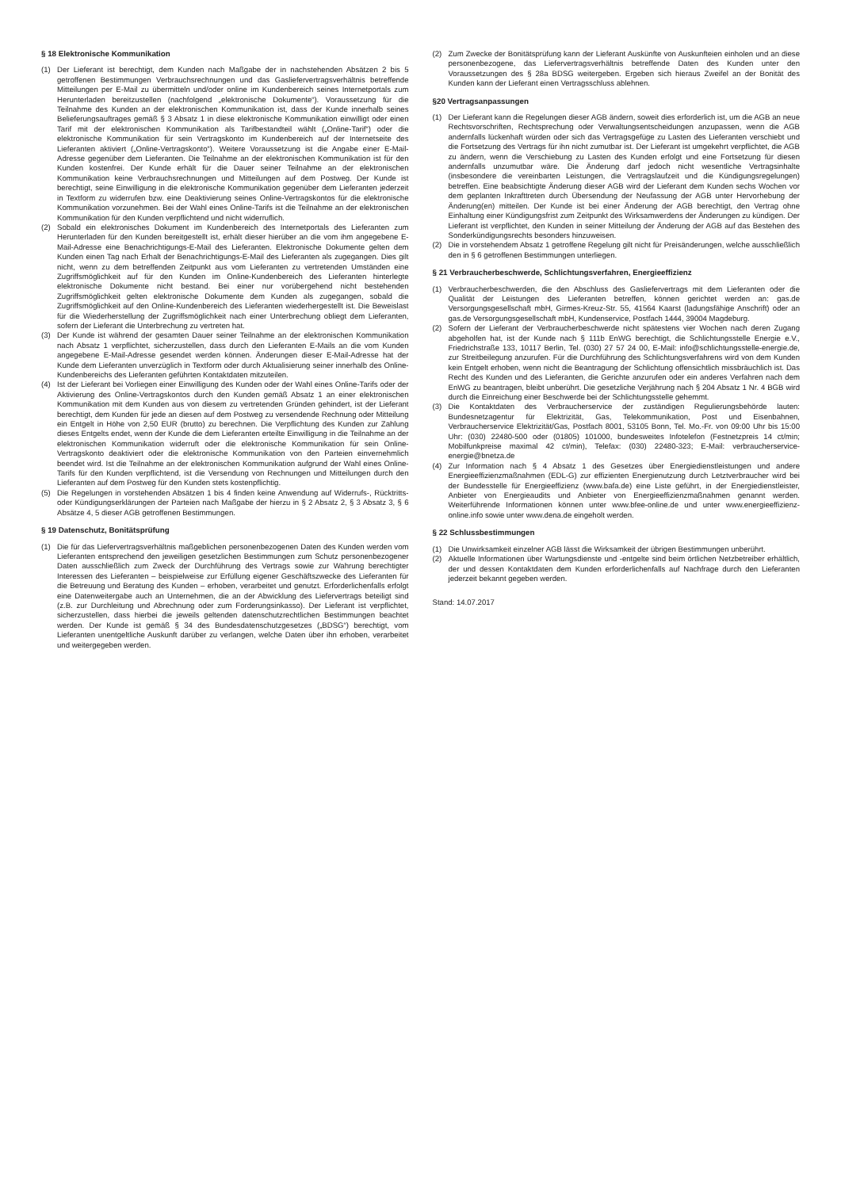§ 18 Elektronische Kommunikation
(1) Der Lieferant ist berechtigt, dem Kunden nach Maßgabe der in nachstehenden Absätzen 2 bis 5 getroffenen Bestimmungen Verbrauchsrechnungen und das Gasliefervertragsverhältnis betreffende Mitteilungen per E-Mail zu übermitteln und/oder online im Kundenbereich seines Internetportals zum Herunterladen bereitzustellen (nachfolgend „elektronische Dokumente“). Voraussetzung für die Teilnahme des Kunden an der elektronischen Kommunikation ist, dass der Kunde innerhalb seines Belieferungsauftrages gemäß § 3 Absatz 1 in diese elektronische Kommunikation einwilligt oder einen Tarif mit der elektronischen Kommunikation als Tarifbestandteil wählt („Online-Tarif“) oder die elektronische Kommunikation für sein Vertragskonto im Kundenbereich auf der Internetseite des Lieferanten aktiviert („Online-Vertragskonto“). Weitere Voraussetzung ist die Angabe einer E-Mail-Adresse gegenüber dem Lieferanten. Die Teilnahme an der elektronischen Kommunikation ist für den Kunden kostenfrei. Der Kunde erhält für die Dauer seiner Teilnahme an der elektronischen Kommunikation keine Verbrauchsrechnungen und Mitteilungen auf dem Postweg. Der Kunde ist berechtigt, seine Einwilligung in die elektronische Kommunikation gegenüber dem Lieferanten jederzeit in Textform zu widerrufen bzw. eine Deaktivierung seines Online-Vertragskontos für die elektronische Kommunikation vorzunehmen. Bei der Wahl eines Online-Tarifs ist die Teilnahme an der elektronischen Kommunikation für den Kunden verpflichtend und nicht widerruflich.
(2) Sobald ein elektronisches Dokument im Kundenbereich des Internetportals des Lieferanten zum Herunterladen für den Kunden bereitgestellt ist, erhält dieser hierüber an die vom ihm angegebene E-Mail-Adresse eine Benachrichtigungs-E-Mail des Lieferanten. Elektronische Dokumente gelten dem Kunden einen Tag nach Erhalt der Benachrichtigungs-E-Mail des Lieferanten als zugegangen. Dies gilt nicht, wenn zu dem betreffenden Zeitpunkt aus vom Lieferanten zu vertretenden Umständen eine Zugriffsmöglichkeit auf für den Kunden im Online-Kundenbereich des Lieferanten hinterlegte elektronische Dokumente nicht bestand. Bei einer nur vorübergehend nicht bestehenden Zugriffsmöglichkeit gelten elektronische Dokumente dem Kunden als zugegangen, sobald die Zugriffsmöglichkeit auf den Online-Kundenbereich des Lieferanten wiederhergestellt ist. Die Beweislast für die Wiederherstellung der Zugriffsmöglichkeit nach einer Unterbrechung obliegt dem Lieferanten, sofern der Lieferant die Unterbrechung zu vertreten hat.
(3) Der Kunde ist während der gesamten Dauer seiner Teilnahme an der elektronischen Kommunikation nach Absatz 1 verpflichtet, sicherzustellen, dass durch den Lieferanten E-Mails an die vom Kunden angegebene E-Mail-Adresse gesendet werden können. Änderungen dieser E-Mail-Adresse hat der Kunde dem Lieferanten unverzüglich in Textform oder durch Aktualisierung seiner innerhalb des Online-Kundenbereichs des Lieferanten geführten Kontaktdaten mitzuteilen.
(4) Ist der Lieferant bei Vorliegen einer Einwilligung des Kunden oder der Wahl eines Online-Tarifs oder der Aktivierung des Online-Vertragskontos durch den Kunden gemäß Absatz 1 an einer elektronischen Kommunikation mit dem Kunden aus von diesem zu vertretenden Gründen gehindert, ist der Lieferant berechtigt, dem Kunden für jede an diesen auf dem Postweg zu versendende Rechnung oder Mitteilung ein Entgelt in Höhe von 2,50 EUR (brutto) zu berechnen. Die Verpflichtung des Kunden zur Zahlung dieses Entgelts endet, wenn der Kunde die dem Lieferanten erteilte Einwilligung in die Teilnahme an der elektronischen Kommunikation widerruft oder die elektronische Kommunikation für sein Online-Vertragskonto deaktiviert oder die elektronische Kommunikation von den Parteien einvernehmlich beendet wird. Ist die Teilnahme an der elektronischen Kommunikation aufgrund der Wahl eines Online-Tarifs für den Kunden verpflichtend, ist die Versendung von Rechnungen und Mitteilungen durch den Lieferanten auf dem Postweg für den Kunden stets kostenpflichtig.
(5) Die Regelungen in vorstehenden Absätzen 1 bis 4 finden keine Anwendung auf Widerrufs-, Rücktritts- oder Kündigungserklärungen der Parteien nach Maßgabe der hierzu in § 2 Absatz 2, § 3 Absatz 3, § 6 Absätze 4, 5 dieser AGB getroffenen Bestimmungen.
§ 19 Datenschutz, Bonitätsprüfung
(1) Die für das Liefervertragsverhältnis maßgeblichen personenbezogenen Daten des Kunden werden vom Lieferanten entsprechend den jeweiligen gesetzlichen Bestimmungen zum Schutz personenbezogener Daten ausschließlich zum Zweck der Durchführung des Vertrags sowie zur Wahrung berechtigter Interessen des Lieferanten – beispielweise zur Erfüllung eigener Geschäftszwecke des Lieferanten für die Betreuung und Beratung des Kunden – erhoben, verarbeitet und genutzt. Erforderlichenfalls erfolgt eine Datenweitergabe auch an Unternehmen, die an der Abwicklung des Liefervertrags beteiligt sind (z.B. zur Durchleitung und Abrechnung oder zum Forderungsinkasso). Der Lieferant ist verpflichtet, sicherzustellen, dass hierbei die jeweils geltenden datenschutzrechtlichen Bestimmungen beachtet werden. Der Kunde ist gemäß § 34 des Bundesdatenschutzgesetzes („BDSG“) berechtigt, vom Lieferanten unentgeltliche Auskunft darüber zu verlangen, welche Daten über ihn erhoben, verarbeitet und weitergegeben werden.
(2) Zum Zwecke der Bonitätsprüfung kann der Lieferant Auskünfte von Auskunfteien einholen und an diese personenbezogene, das Liefervertragsverhältnis betreffende Daten des Kunden unter den Voraussetzungen des § 28a BDSG weitergeben. Ergeben sich hieraus Zweifel an der Bonität des Kunden kann der Lieferant einen Vertragsschluss ablehnen.
§20 Vertragsanpassungen
(1) Der Lieferant kann die Regelungen dieser AGB ändern, soweit dies erforderlich ist, um die AGB an neue Rechtsvorschriften, Rechtsprechung oder Verwaltungsentscheidungen anzupassen, wenn die AGB andernfalls lückenhaft würden oder sich das Vertragsgefüge zu Lasten des Lieferanten verschiebt und die Fortsetzung des Vertrags für ihn nicht zumutbar ist. Der Lieferant ist umgekehrt verpflichtet, die AGB zu ändern, wenn die Verschiebung zu Lasten des Kunden erfolgt und eine Fortsetzung für diesen andernfalls unzumutbar wäre. Die Änderung darf jedoch nicht wesentliche Vertragsinhalte (insbesondere die vereinbarten Leistungen, die Vertragslaufzeit und die Kündigungsregelungen) betreffen. Eine beabsichtigte Änderung dieser AGB wird der Lieferant dem Kunden sechs Wochen vor dem geplanten Inkrafttreten durch Übersendung der Neufassung der AGB unter Hervorhebung der Änderung(en) mitteilen. Der Kunde ist bei einer Änderung der AGB berechtigt, den Vertrag ohne Einhaltung einer Kündigungsfrist zum Zeitpunkt des Wirksamwerdens der Änderungen zu kündigen. Der Lieferant ist verpflichtet, den Kunden in seiner Mitteilung der Änderung der AGB auf das Bestehen des Sonderkündigungsrechts besonders hinzuweisen.
(2) Die in vorstehendem Absatz 1 getroffene Regelung gilt nicht für Preisänderungen, welche ausschließlich den in § 6 getroffenen Bestimmungen unterliegen.
§ 21 Verbraucherbeschwerde, Schlichtungsverfahren, Energieeffizienz
(1) Verbraucherbeschwerden, die den Abschluss des Gasliefervertrags mit dem Lieferanten oder die Qualität der Leistungen des Lieferanten betreffen, können gerichtet werden an: gas.de Versorgungsgesellschaft mbH, Girmes-Kreuz-Str. 55, 41564 Kaarst (ladungsfähige Anschrift) oder an gas.de Versorgungsgesellschaft mbH, Kundenservice, Postfach 1444, 39004 Magdeburg.
(2) Sofern der Lieferant der Verbraucherbeschwerde nicht spätestens vier Wochen nach deren Zugang abgeholfen hat, ist der Kunde nach § 111b EnWG berechtigt, die Schlichtungsstelle Energie e.V., Friedrichstraße 133, 10117 Berlin, Tel. (030) 27 57 24 00, E-Mail: info@schlichtungsstelle-energie.de, zur Streitbeilegung anzurufen. Für die Durchführung des Schlichtungsverfahrens wird von dem Kunden kein Entgelt erhoben, wenn nicht die Beantragung der Schlichtung offensichtlich missbräuchlich ist. Das Recht des Kunden und des Lieferanten, die Gerichte anzurufen oder ein anderes Verfahren nach dem EnWG zu beantragen, bleibt unberührt. Die gesetzliche Verjährung nach § 204 Absatz 1 Nr. 4 BGB wird durch die Einreichung einer Beschwerde bei der Schlichtungsstelle gehemmt.
(3) Die Kontaktdaten des Verbraucherservice der zuständigen Regulierungsbehörde lauten: Bundesnetzagentur für Elektrizität, Gas, Telekommunikation, Post und Eisenbahnen, Verbraucherservice Elektrizität/Gas, Postfach 8001, 53105 Bonn, Tel. Mo.-Fr. von 09:00 Uhr bis 15:00 Uhr: (030) 22480-500 oder (01805) 101000, bundesweites Infotelefon (Festnetzpreis 14 ct/min; Mobilfunkpreise maximal 42 ct/min), Telefax: (030) 22480-323; E-Mail: verbraucherservice-energie@bnetza.de
(4) Zur Information nach § 4 Absatz 1 des Gesetzes über Energiedienstleistungen und andere Energieeffizienzmaßnahmen (EDL-G) zur effizienten Energienutzung durch Letztverbraucher wird bei der Bundesstelle für Energieeffizienz (www.bafa.de) eine Liste geführt, in der Energiedienstleister, Anbieter von Energieaudits und Anbieter von Energieeffizienzmaßnahmen genannt werden. Weiterführende Informationen können unter www.bfee-online.de und unter www.energieeffizienz-online.info sowie unter www.dena.de eingeholt werden.
§ 22 Schlussbestimmungen
(1) Die Unwirksamkeit einzelner AGB lässt die Wirksamkeit der übrigen Bestimmungen unberührt.
(2) Aktuelle Informationen über Wartungsdienste und -entgelte sind beim örtlichen Netzbetreiber erhältlich, der und dessen Kontaktdaten dem Kunden erforderlichenfalls auf Nachfrage durch den Lieferanten jederzeit bekannt gegeben werden.
Stand: 14.07.2017